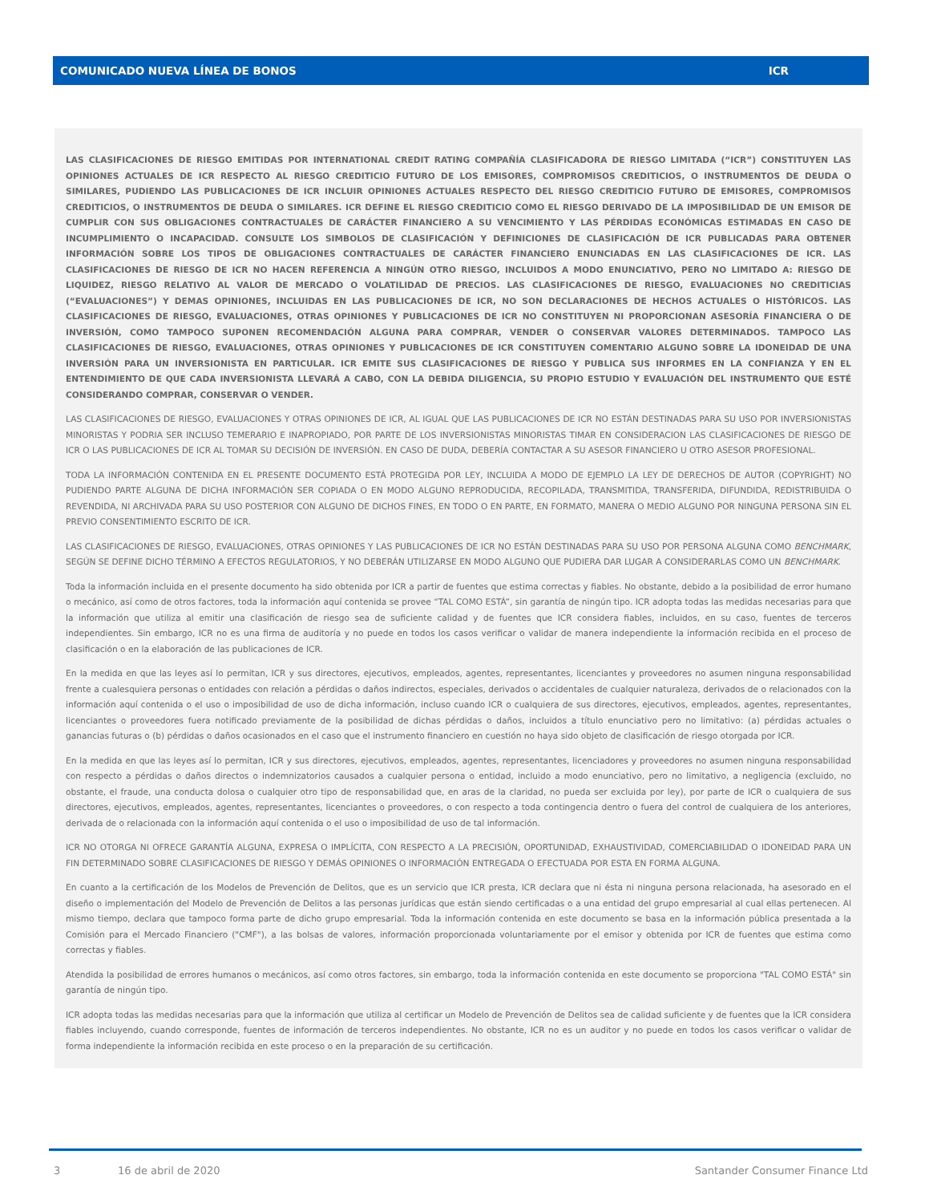COMUNICADO NUEVA LÍNEA DE BONOS ICR
LAS CLASIFICACIONES DE RIESGO EMITIDAS POR INTERNATIONAL CREDIT RATING COMPAÑÍA CLASIFICADORA DE RIESGO LIMITADA (“ICR”) CONSTITUYEN LAS OPINIONES ACTUALES DE ICR RESPECTO AL RIESGO CREDITICIO FUTURO DE LOS EMISORES, COMPROMISOS CREDITICIOS, O INSTRUMENTOS DE DEUDA O SIMILARES, PUDIENDO LAS PUBLICACIONES DE ICR INCLUIR OPINIONES ACTUALES RESPECTO DEL RIESGO CREDITICIO FUTURO DE EMISORES, COMPROMISOS CREDITICIOS, O INSTRUMENTOS DE DEUDA O SIMILARES. ICR DEFINE EL RIESGO CREDITICIO COMO EL RIESGO DERIVADO DE LA IMPOSIBILIDAD DE UN EMISOR DE CUMPLIR CON SUS OBLIGACIONES CONTRACTUALES DE CARÁCTER FINANCIERO A SU VENCIMIENTO Y LAS PÉRDIDAS ECONÓMICAS ESTIMADAS EN CASO DE INCUMPLIMIENTO O INCAPACIDAD. CONSULTE LOS SIMBOLOS DE CLASIFICACIÓN Y DEFINICIONES DE CLASIFICACIÓN DE ICR PUBLICADAS PARA OBTENER INFORMACIÓN SOBRE LOS TIPOS DE OBLIGACIONES CONTRACTUALES DE CARÁCTER FINANCIERO ENUNCIADAS EN LAS CLASIFICACIONES DE ICR. LAS CLASIFICACIONES DE RIESGO DE ICR NO HACEN REFERENCIA A NINGÚN OTRO RIESGO, INCLUIDOS A MODO ENUNCIATIVO, PERO NO LIMITADO A: RIESGO DE LIQUIDEZ, RIESGO RELATIVO AL VALOR DE MERCADO O VOLATILIDAD DE PRECIOS. LAS CLASIFICACIONES DE RIESGO, EVALUACIONES NO CREDITICIAS (“EVALUACIONES”) Y DEMAS OPINIONES, INCLUIDAS EN LAS PUBLICACIONES DE ICR, NO SON DECLARACIONES DE HECHOS ACTUALES O HISTÓRICOS. LAS CLASIFICACIONES DE RIESGO, EVALUACIONES, OTRAS OPINIONES Y PUBLICACIONES DE ICR NO CONSTITUYEN NI PROPORCIONAN ASESORÍA FINANCIERA O DE INVERSIÓN, COMO TAMPOCO SUPONEN RECOMENDACIÓN ALGUNA PARA COMPRAR, VENDER O CONSERVAR VALORES DETERMINADOS. TAMPOCO LAS CLASIFICACIONES DE RIESGO, EVALUACIONES, OTRAS OPINIONES Y PUBLICACIONES DE ICR CONSTITUYEN COMENTARIO ALGUNO SOBRE LA IDONEIDAD DE UNA INVERSIÓN PARA UN INVERSIONISTA EN PARTICULAR. ICR EMITE SUS CLASIFICACIONES DE RIESGO Y PUBLICA SUS INFORMES EN LA CONFIANZA Y EN EL ENTENDIMIENTO DE QUE CADA INVERSIONISTA LLEVARÁ A CABO, CON LA DEBIDA DILIGENCIA, SU PROPIO ESTUDIO Y EVALUACIÓN DEL INSTRUMENTO QUE ESTÉ CONSIDERANDO COMPRAR, CONSERVAR O VENDER.
LAS CLASIFICACIONES DE RIESGO, EVALUACIONES Y OTRAS OPINIONES DE ICR, AL IGUAL QUE LAS PUBLICACIONES DE ICR NO ESTÁN DESTINADAS PARA SU USO POR INVERSIONISTAS MINORISTAS Y PODRIA SER INCLUSO TEMERARIO E INAPROPIADO, POR PARTE DE LOS INVERSIONISTAS MINORISTAS TIMAR EN CONSIDERACION LAS CLASIFICACIONES DE RIESGO DE ICR O LAS PUBLICACIONES DE ICR AL TOMAR SU DECISIÓN DE INVERSIÓN. EN CASO DE DUDA, DEBERÍA CONTACTAR A SU ASESOR FINANCIERO U OTRO ASESOR PROFESIONAL.
TODA LA INFORMACIÓN CONTENIDA EN EL PRESENTE DOCUMENTO ESTÁ PROTEGIDA POR LEY, INCLUIDA A MODO DE EJEMPLO LA LEY DE DERECHOS DE AUTOR (COPYRIGHT) NO PUDIENDO PARTE ALGUNA DE DICHA INFORMACIÓN SER COPIADA O EN MODO ALGUNO REPRODUCIDA, RECOPILADA, TRANSMITIDA, TRANSFERIDA, DIFUNDIDA, REDISTRIBUIDA O REVENDIDA, NI ARCHIVADA PARA SU USO POSTERIOR CON ALGUNO DE DICHOS FINES, EN TODO O EN PARTE, EN FORMATO, MANERA O MEDIO ALGUNO POR NINGUNA PERSONA SIN EL PREVIO CONSENTIMIENTO ESCRITO DE ICR.
LAS CLASIFICACIONES DE RIESGO, EVALUACIONES, OTRAS OPINIONES Y LAS PUBLICACIONES DE ICR NO ESTÁN DESTINADAS PARA SU USO POR PERSONA ALGUNA COMO BENCHMARK, SEGÚN SE DEFINE DICHO TÉRMINO A EFECTOS REGULATORIOS, Y NO DEBERÁN UTILIZARSE EN MODO ALGUNO QUE PUDIERA DAR LUGAR A CONSIDERARLAS COMO UN BENCHMARK.
Toda la información incluida en el presente documento ha sido obtenida por ICR a partir de fuentes que estima correctas y fiables. No obstante, debido a la posibilidad de error humano o mecánico, así como de otros factores, toda la información aquí contenida se provee “TAL COMO ESTÁ”, sin garantía de ningún tipo. ICR adopta todas las medidas necesarias para que la información que utiliza al emitir una clasificación de riesgo sea de suficiente calidad y de fuentes que ICR considera fiables, incluidos, en su caso, fuentes de terceros independientes. Sin embargo, ICR no es una firma de auditoría y no puede en todos los casos verificar o validar de manera independiente la información recibida en el proceso de clasificación o en la elaboración de las publicaciones de ICR.
En la medida en que las leyes así lo permitan, ICR y sus directores, ejecutivos, empleados, agentes, representantes, licenciantes y proveedores no asumen ninguna responsabilidad frente a cualesquiera personas o entidades con relación a pérdidas o daños indirectos, especiales, derivados o accidentales de cualquier naturaleza, derivados de o relacionados con la información aquí contenida o el uso o imposibilidad de uso de dicha información, incluso cuando ICR o cualquiera de sus directores, ejecutivos, empleados, agentes, representantes, licenciantes o proveedores fuera notificado previamente de la posibilidad de dichas pérdidas o daños, incluidos a título enunciativo pero no limitativo: (a) pérdidas actuales o ganancias futuras o (b) pérdidas o daños ocasionados en el caso que el instrumento financiero en cuestión no haya sido objeto de clasificación de riesgo otorgada por ICR.
En la medida en que las leyes así lo permitan, ICR y sus directores, ejecutivos, empleados, agentes, representantes, licenciadores y proveedores no asumen ninguna responsabilidad con respecto a pérdidas o daños directos o indemnizatorios causados a cualquier persona o entidad, incluido a modo enunciativo, pero no limitativo, a negligencia (excluido, no obstante, el fraude, una conducta dolosa o cualquier otro tipo de responsabilidad que, en aras de la claridad, no pueda ser excluida por ley), por parte de ICR o cualquiera de sus directores, ejecutivos, empleados, agentes, representantes, licenciantes o proveedores, o con respecto a toda contingencia dentro o fuera del control de cualquiera de los anteriores, derivada de o relacionada con la información aquí contenida o el uso o imposibilidad de uso de tal información.
ICR NO OTORGA NI OFRECE GARANTÍA ALGUNA, EXPRESA O IMPLÍCITA, CON RESPECTO A LA PRECISIÓN, OPORTUNIDAD, EXHAUSTIVIDAD, COMERCIABILIDAD O IDONEIDAD PARA UN FIN DETERMINADO SOBRE CLASIFICACIONES DE RIESGO Y DEMÁS OPINIONES O INFORMACIÓN ENTREGADA O EFECTUADA POR ESTA EN FORMA ALGUNA.
En cuanto a la certificación de los Modelos de Prevención de Delitos, que es un servicio que ICR presta, ICR declara que ni ésta ni ninguna persona relacionada, ha asesorado en el diseño o implementación del Modelo de Prevención de Delitos a las personas jurídicas que están siendo certificadas o a una entidad del grupo empresarial al cual ellas pertenecen. Al mismo tiempo, declara que tampoco forma parte de dicho grupo empresarial. Toda la información contenida en este documento se basa en la información pública presentada a la Comisión para el Mercado Financiero ("CMF"), a las bolsas de valores, información proporcionada voluntariamente por el emisor y obtenida por ICR de fuentes que estima como correctas y fiables.
Atendida la posibilidad de errores humanos o mecánicos, así como otros factores, sin embargo, toda la información contenida en este documento se proporciona "TAL COMO ESTÁ" sin garantía de ningún tipo.
ICR adopta todas las medidas necesarias para que la información que utiliza al certificar un Modelo de Prevención de Delitos sea de calidad suficiente y de fuentes que la ICR considera fiables incluyendo, cuando corresponde, fuentes de información de terceros independientes. No obstante, ICR no es un auditor y no puede en todos los casos verificar o validar de forma independiente la información recibida en este proceso o en la preparación de su certificación.
3 16 de abril de 2020 Santander Consumer Finance Ltd